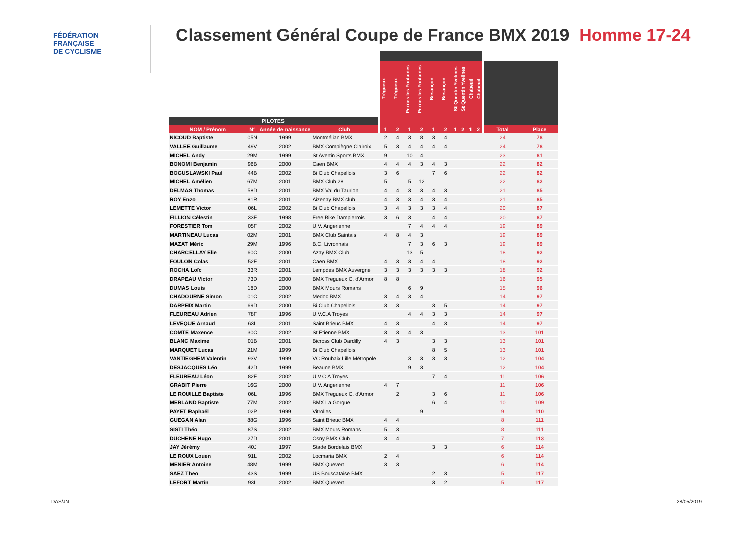FÉDÉRATION
FRANÇAISE
DE CYCLISME
Classement Général Coupe de France BMX 2019 Homme 17-24
| | | | | | Trégueux | Trégueux | Pernes les Fontaines | Pernes les Fontaines | Besançon | Besançon | St Quentin Yvelines | St Quentin Yvelines | Chabeuil | Chabeuil | | | |
| --- | --- | --- | --- | --- | --- | --- | --- | --- | --- | --- | --- | --- | --- | --- | --- | --- | --- |
| PILOTES | | | | | | | | | | | | | | | | | |
| NOM / Prénom | N° | Année de naissance | Club | | 1 | 2 | 1 | 2 | 1 | 2 | 1 | 2 | 1 | 2 | | Total | Place |
| NICOUD Baptiste | 05N | 1999 | Montmélian BMX | | 2 | 4 | 3 | 8 | 3 | 4 | | | | | | 24 | 78 |
| VALLEE Guillaume | 49V | 2002 | BMX Compiègne Clairoix | | 5 | 3 | 4 | 4 | 4 | 4 | | | | | | 24 | 78 |
| MICHEL Andy | 29M | 1999 | St Avertin Sports BMX | | 9 | | 10 | 4 | | | | | | | | 23 | 81 |
| BONOMI Benjamin | 96B | 2000 | Caen BMX | | 4 | 4 | 4 | 3 | 4 | 3 | | | | | | 22 | 82 |
| BOGUSLAWSKI Paul | 44B | 2002 | Bi Club Chapellois | | 3 | 6 | | | 7 | 6 | | | | | | 22 | 82 |
| MICHEL Amélien | 67M | 2001 | BMX Club 28 | | 5 | | 5 | 12 | | | | | | | | 22 | 82 |
| DELMAS Thomas | 58D | 2001 | BMX Val du Taurion | | 4 | 4 | 3 | 3 | 4 | 3 | | | | | | 21 | 85 |
| ROY Enzo | 81R | 2001 | Aizenay BMX club | | 4 | 3 | 3 | 4 | 3 | 4 | | | | | | 21 | 85 |
| LEMETTE Victor | 06L | 2002 | Bi Club Chapellois | | 3 | 4 | 3 | 3 | 3 | 4 | | | | | | 20 | 87 |
| FILLION Célestin | 33F | 1998 | Free Bike Dampierrois | | 3 | 6 | 3 | | 4 | 4 | | | | | | 20 | 87 |
| FORESTIER Tom | 05F | 2002 | U.V. Angerienne | | | | 7 | 4 | 4 | 4 | | | | | | 19 | 89 |
| MARTINEAU Lucas | 02M | 2001 | BMX Club Saintais | | 4 | 8 | 4 | 3 | | | | | | | | 19 | 89 |
| MAZAT Méric | 29M | 1996 | B.C. Livronnais | | | | 7 | 3 | 6 | 3 | | | | | | 19 | 89 |
| CHARCELLAY Elie | 60C | 2000 | Azay BMX Club | | | | 13 | 5 | | | | | | | | 18 | 92 |
| FOULON Colas | 52F | 2001 | Caen BMX | | 4 | 3 | 3 | 4 | 4 | | | | | | | 18 | 92 |
| ROCHA Loïc | 33R | 2001 | Lempdes BMX Auvergne | | 3 | 3 | 3 | 3 | 3 | 3 | | | | | | 18 | 92 |
| DRAPEAU Victor | 73D | 2000 | BMX Tregueux C. d'Armor | | 8 | 8 | | | | | | | | | | 16 | 95 |
| DUMAS Louis | 18D | 2000 | BMX Mours Romans | | | | 6 | 9 | | | | | | | | 15 | 96 |
| CHADOURNE Simon | 01C | 2002 | Medoc BMX | | 3 | 4 | 3 | 4 | | | | | | | | 14 | 97 |
| DARPEIX Martin | 69D | 2000 | Bi Club Chapellois | | 3 | 3 | | | 3 | 5 | | | | | | 14 | 97 |
| FLEUREAU Adrien | 78F | 1996 | U.V.C.A Troyes | | | | 4 | 4 | 3 | 3 | | | | | | 14 | 97 |
| LEVEQUE Arnaud | 63L | 2001 | Saint Brieuc BMX | | 4 | 3 | | | 4 | 3 | | | | | | 14 | 97 |
| COMTE Maxence | 30C | 2002 | St Etienne BMX | | 3 | 3 | 4 | 3 | | | | | | | | 13 | 101 |
| BLANC Maxime | 01B | 2001 | Bicross Club Dardilly | | 4 | 3 | | | 3 | 3 | | | | | | 13 | 101 |
| MARQUET Lucas | 21M | 1999 | Bi Club Chapellois | | | | | | 8 | 5 | | | | | | 13 | 101 |
| VANTIEGHEM Valentin | 93V | 1999 | VC Roubaix Lille Métropole | | | | 3 | 3 | 3 | 3 | | | | | | 12 | 104 |
| DESJACQUES Léo | 42D | 1999 | Beaune BMX | | | | 9 | 3 | | | | | | | | 12 | 104 |
| FLEUREAU Léon | 82F | 2002 | U.V.C.A Troyes | | | | | | 7 | 4 | | | | | | 11 | 106 |
| GRABIT Pierre | 16G | 2000 | U.V. Angerienne | | 4 | 7 | | | | | | | | | | 11 | 106 |
| LE ROUILLE Baptiste | 06L | 1996 | BMX Tregueux C. d'Armor | | | 2 | | | 3 | 6 | | | | | | 11 | 106 |
| MERLAND Baptiste | 77M | 2002 | BMX La Gorgue | | | | | | 6 | 4 | | | | | | 10 | 109 |
| PAYET Raphaël | 02P | 1999 | Vitrolles | | | | | 9 | | | | | | | | 9 | 110 |
| GUEGAN Alan | 88G | 1996 | Saint Brieuc BMX | | 4 | 4 | | | | | | | | | | 8 | 111 |
| SISTI Théo | 87S | 2002 | BMX Mours Romans | | 5 | 3 | | | | | | | | | | 8 | 111 |
| DUCHENE Hugo | 27D | 2001 | Osny BMX Club | | 3 | 4 | | | | | | | | | | 7 | 113 |
| JAY Jérémy | 40J | 1997 | Stade Bordelais BMX | | | | | | 3 | 3 | | | | | | 6 | 114 |
| LE ROUX Louen | 91L | 2002 | Locmaria BMX | | 2 | 4 | | | | | | | | | | 6 | 114 |
| MENIER Antoine | 48M | 1999 | BMX Quevert | | 3 | 3 | | | | | | | | | | 6 | 114 |
| SAEZ Theo | 43S | 1999 | US Bouscataise BMX | | | | | | 2 | 3 | | | | | | 5 | 117 |
| LEFORT Martin | 93L | 2002 | BMX Quevert | | | | | | 3 | 2 | | | | | | 5 | 117 |
DAS/JN 28/05/2019